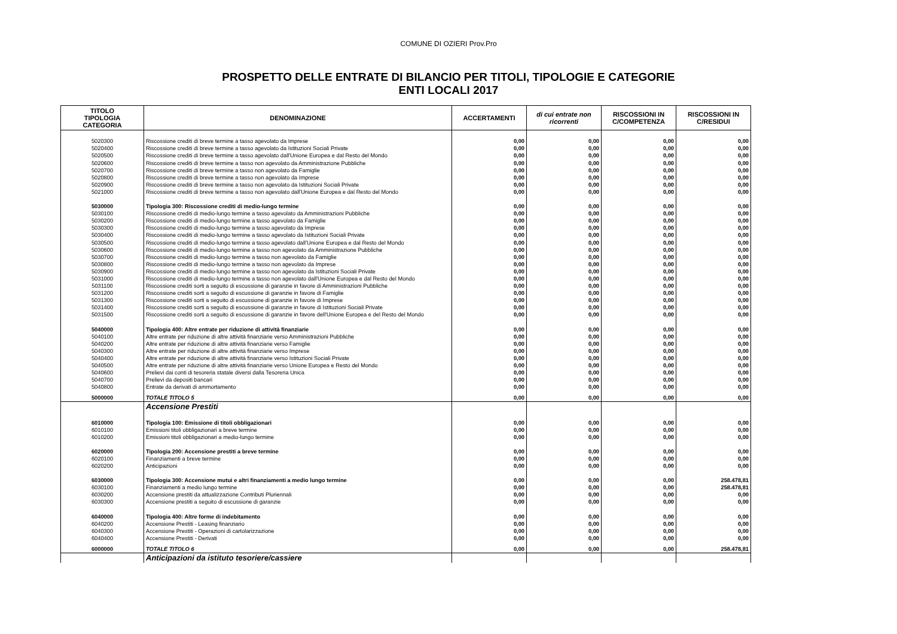COMUNE DI OZIERI Prov.Pro
PROSPETTO DELLE ENTRATE DI BILANCIO PER TITOLI, TIPOLOGIE E CATEGORIE
ENTI LOCALI 2017
| TITOLO TIPOLOGIA CATEGORIA | DENOMINAZIONE | ACCERTAMENTI | di cui entrate non ricorrenti | RISCOSSIONI IN C/COMPETENZA | RISCOSSIONI IN C/RESIDUI |
| --- | --- | --- | --- | --- | --- |
| 5020300 | Riscossione crediti di breve termine a tasso agevolato da Imprese | 0,00 | 0,00 | 0,00 | 0,00 |
| 5020400 | Riscossione crediti di breve termine a tasso agevolato da Istituzioni Sociali Private | 0,00 | 0,00 | 0,00 | 0,00 |
| 5020500 | Riscossione crediti di breve termine a tasso agevolato dall'Unione Europea e dal Resto del Mondo | 0,00 | 0,00 | 0,00 | 0,00 |
| 5020600 | Riscossione crediti di breve termine a tasso non agevolato da Amministrazione Pubbliche | 0,00 | 0,00 | 0,00 | 0,00 |
| 5020700 | Riscossione crediti di breve termine a tasso non agevolato da Famiglie | 0,00 | 0,00 | 0,00 | 0,00 |
| 5020800 | Riscossione crediti di breve termine a tasso non agevolato da Imprese | 0,00 | 0,00 | 0,00 | 0,00 |
| 5020900 | Riscossione crediti di breve termine a tasso non agevolato da Istituzioni Sociali Private | 0,00 | 0,00 | 0,00 | 0,00 |
| 5021000 | Riscossione crediti di breve termine a tasso non agevolato dall'Unione Europea e dal Resto del Mondo | 0,00 | 0,00 | 0,00 | 0,00 |
| 5030000 | Tipologia 300: Riscossione crediti di medio-lungo termine | 0,00 | 0,00 | 0,00 | 0,00 |
| 5030100 | Riscossione crediti di medio-lungo termine a tasso agevolato da Amministrazioni Pubbliche | 0,00 | 0,00 | 0,00 | 0,00 |
| 5030200 | Riscossione crediti di medio-lungo termine a tasso agevolato da Famiglie | 0,00 | 0,00 | 0,00 | 0,00 |
| 5030300 | Riscossione crediti di medio-lungo termine a tasso agevolato da Imprese | 0,00 | 0,00 | 0,00 | 0,00 |
| 5030400 | Riscossione crediti di medio-lungo termine a tasso agevolato da Istituzioni Sociali Private | 0,00 | 0,00 | 0,00 | 0,00 |
| 5030500 | Riscossione crediti di medio-lungo termine a tasso agevolato dall'Unione Europea e dal Resto del Mondo | 0,00 | 0,00 | 0,00 | 0,00 |
| 5030600 | Riscossione crediti di medio-lungo termine a tasso non agevolato da Amministrazione Pubbliche | 0,00 | 0,00 | 0,00 | 0,00 |
| 5030700 | Riscossione crediti di medio-lungo termine a tasso non agevolato da Famiglie | 0,00 | 0,00 | 0,00 | 0,00 |
| 5030800 | Riscossione crediti di medio-lungo termine a tasso non agevolato da Imprese | 0,00 | 0,00 | 0,00 | 0,00 |
| 5030900 | Riscossione crediti di medio-lungo termine a tasso non agevolato da Istituzioni Sociali Private | 0,00 | 0,00 | 0,00 | 0,00 |
| 5031000 | Riscossione crediti di medio-lungo termine a tasso non agevolato dall'Unione Europea e dal Resto del Mondo | 0,00 | 0,00 | 0,00 | 0,00 |
| 5031100 | Riscossione crediti sorti a seguito di escussione di garanzie in favore di Amministrazioni Pubbliche | 0,00 | 0,00 | 0,00 | 0,00 |
| 5031200 | Riscossione crediti sorti a seguito di escussione di garanzie in favore di Famiglie | 0,00 | 0,00 | 0,00 | 0,00 |
| 5031300 | Riscossione crediti sorti a seguito di escussione di garanzie in favore di Imprese | 0,00 | 0,00 | 0,00 | 0,00 |
| 5031400 | Riscossione crediti sorti a seguito di escussione di garanzie in favore di Istituzioni Sociali Private | 0,00 | 0,00 | 0,00 | 0,00 |
| 5031500 | Riscossione crediti sorti a seguito di escussione di garanzie in favore dell'Unione Europea e del Resto del Mondo | 0,00 | 0,00 | 0,00 | 0,00 |
| 5040000 | Tipologia 400: Altre entrate per riduzione di attività finanziarie | 0,00 | 0,00 | 0,00 | 0,00 |
| 5040100 | Altre entrate per riduzione di altre attività finanziarie verso Amministrazioni Pubbliche | 0,00 | 0,00 | 0,00 | 0,00 |
| 5040200 | Altre entrate per riduzione di altre attività finanziarie verso Famiglie | 0,00 | 0,00 | 0,00 | 0,00 |
| 5040300 | Altre entrate per riduzione di altre attività finanziarie verso Imprese | 0,00 | 0,00 | 0,00 | 0,00 |
| 5040400 | Altre entrate per riduzione di altre attività finanziarie verso Istituzioni Sociali Private | 0,00 | 0,00 | 0,00 | 0,00 |
| 5040500 | Altre entrate per riduzione di altre attività finanziarie verso Unione Europea e Resto del Mondo | 0,00 | 0,00 | 0,00 | 0,00 |
| 5040600 | Prelievi dai conti di tesoreria statale diversi dalla Tesoreria Unica | 0,00 | 0,00 | 0,00 | 0,00 |
| 5040700 | Prelievi da depositi bancari | 0,00 | 0,00 | 0,00 | 0,00 |
| 5040800 | Entrate da derivati di ammortamento | 0,00 | 0,00 | 0,00 | 0,00 |
| 5000000 | TOTALE TITOLO 5 | 0,00 | 0,00 | 0,00 | 0,00 |
| | Accensione Prestiti | | | | |
| 6010000 | Tipologia 100: Emissione di titoli obbligazionari | 0,00 | 0,00 | 0,00 | 0,00 |
| 6010100 | Emissioni titoli obbligazionari a breve termine | 0,00 | 0,00 | 0,00 | 0,00 |
| 6010200 | Emissioni titoli obbligazionari a medio-lungo termine | 0,00 | 0,00 | 0,00 | 0,00 |
| 6020000 | Tipologia 200: Accensione prestiti a breve termine | 0,00 | 0,00 | 0,00 | 0,00 |
| 6020100 | Finanziamenti a breve termine | 0,00 | 0,00 | 0,00 | 0,00 |
| 6020200 | Anticipazioni | 0,00 | 0,00 | 0,00 | 0,00 |
| 6030000 | Tipologia 300: Accensione mutui e altri finanziamenti a medio lungo termine | 0,00 | 0,00 | 0,00 | 258.478,81 |
| 6030100 | Finanziamenti a medio lungo termine | 0,00 | 0,00 | 0,00 | 258.478,81 |
| 6030200 | Accensione prestiti da attualizzazione Contributi Pluriennali | 0,00 | 0,00 | 0,00 | 0,00 |
| 6030300 | Accensione prestiti a seguito di escussione di garanzie | 0,00 | 0,00 | 0,00 | 0,00 |
| 6040000 | Tipologia 400: Altre forme di indebitamento | 0,00 | 0,00 | 0,00 | 0,00 |
| 6040200 | Accensione Prestiti - Leasing finanziario | 0,00 | 0,00 | 0,00 | 0,00 |
| 6040300 | Accensione Prestiti - Operazioni di cartolarizzazione | 0,00 | 0,00 | 0,00 | 0,00 |
| 6040400 | Accensione Prestiti - Derivati | 0,00 | 0,00 | 0,00 | 0,00 |
| 6000000 | TOTALE TITOLO 6 | 0,00 | 0,00 | 0,00 | 258.478,81 |
| | Anticipazioni da istituto tesoriere/cassiere | | | | |